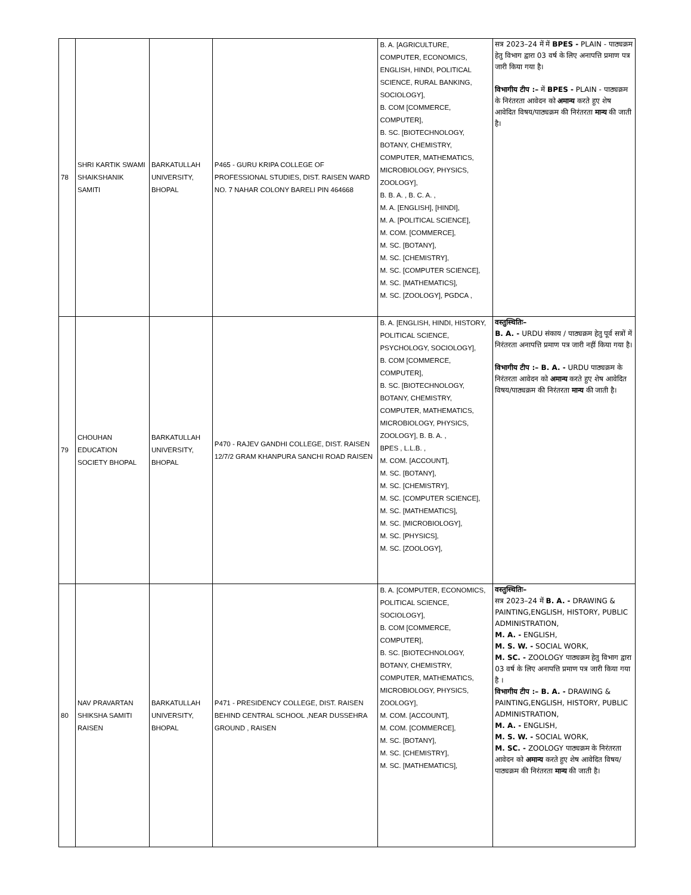| 78 | SHRI KARTIK SWAMI SHAIKSHANIK SAMITI | BARKATULLAH UNIVERSITY, BHOPAL | P465 - GURU KRIPA COLLEGE OF PROFESSIONAL STUDIES, DIST. RAISEN WARD NO. 7 NAHAR COLONY BARELI PIN 464668 | B. A. [AGRICULTURE, COMPUTER, ECONOMICS, ENGLISH, HINDI, POLITICAL SCIENCE, RURAL BANKING, SOCIOLOGY], B. COM [COMMERCE, COMPUTER], B. SC. [BIOTECHNOLOGY, BOTANY, CHEMISTRY, COMPUTER, MATHEMATICS, MICROBIOLOGY, PHYSICS, ZOOLOGY], B. B. A. , B. C. A. , M. A. [ENGLISH], [HINDI], M. A. [POLITICAL SCIENCE], M. COM. [COMMERCE], M. SC. [BOTANY], M. SC. [CHEMISTRY], M. SC. [COMPUTER SCIENCE], M. SC. [MATHEMATICS], M. SC. [ZOOLOGY], PGDCA , | सत्र 2023–24 में में BPES - PLAIN - पाठ्यक्रम हेतु विभाग द्वारा 03 वर्ष के लिए अनापत्ति प्रमाण पत्र जारी किया गया है। विभागीय टीप :– में BPES - PLAIN - पाठ्यक्रम के निरंतरता आवेदन को अमान्य करते हुए शेष आवेदित विषय/पाठ्यक्रम की निरंतरता मान्य की जाती है। |
| 79 | CHOUHAN EDUCATION SOCIETY BHOPAL | BARKATULLAH UNIVERSITY, BHOPAL | P470 - RAJEV GANDHI COLLEGE, DIST. RAISEN 12/7/2 GRAM KHANPURA SANCHI ROAD RAISEN | B. A. [ENGLISH, HINDI, HISTORY, POLITICAL SCIENCE, PSYCHOLOGY, SOCIOLOGY], B. COM [COMMERCE, COMPUTER], B. SC. [BIOTECHNOLOGY, BOTANY, CHEMISTRY, COMPUTER, MATHEMATICS, MICROBIOLOGY, PHYSICS, ZOOLOGY], B. B. A. , BPES , L.L.B. , M. COM. [ACCOUNT], M. SC. [BOTANY], M. SC. [CHEMISTRY], M. SC. [COMPUTER SCIENCE], M. SC. [MATHEMATICS], M. SC. [MICROBIOLOGY], M. SC. [PHYSICS], M. SC. [ZOOLOGY], | वस्तुस्थितिः– B. A. - URDU संकाय / पाठ्यक्रम हेतु पूर्व सत्रों में निरंतरता अनापत्ति प्रमाण पत्र जारी नहीं किया गया है। विभागीय टीप :– B. A. - URDU पाठ्यक्रम के निरंतरता आवेदन को अमान्य करते हुए शेष आवेदित विषय/पाठ्यक्रम की निरंतरता मान्य की जाती है। |
| 80 | NAV PRAVARTAN SHIKSHA SAMITI RAISEN | BARKATULLAH UNIVERSITY, BHOPAL | P471 - PRESIDENCY COLLEGE, DIST. RAISEN BEHIND CENTRAL SCHOOL ,NEAR DUSSEHRA GROUND , RAISEN | B. A. [COMPUTER, ECONOMICS, POLITICAL SCIENCE, SOCIOLOGY], B. COM [COMMERCE, COMPUTER], B. SC. [BIOTECHNOLOGY, BOTANY, CHEMISTRY, COMPUTER, MATHEMATICS, MICROBIOLOGY, PHYSICS, ZOOLOGY], M. COM. [ACCOUNT], M. COM. [COMMERCE], M. SC. [BOTANY], M. SC. [CHEMISTRY], M. SC. [MATHEMATICS], | वस्तुस्थितिः– सत्र 2023–24 में B. A. - DRAWING & PAINTING,ENGLISH, HISTORY, PUBLIC ADMINISTRATION, M. A. - ENGLISH, M. S. W. - SOCIAL WORK, M. SC. - ZOOLOGY पाठ्यक्रम हेतु विभाग द्वारा 03 वर्ष के लिए अनापत्ति प्रमाण पत्र जारी किया गया है । विभागीय टीप :– B. A. - DRAWING & PAINTING,ENGLISH, HISTORY, PUBLIC ADMINISTRATION, M. A. - ENGLISH, M. S. W. - SOCIAL WORK, M. SC. - ZOOLOGY पाठ्यक्रम के निरंतरता आवेदन को अमान्य करते हुए शेष आवेदित विषय/पाठ्यक्रम की निरंतरता मान्य की जाती है। |